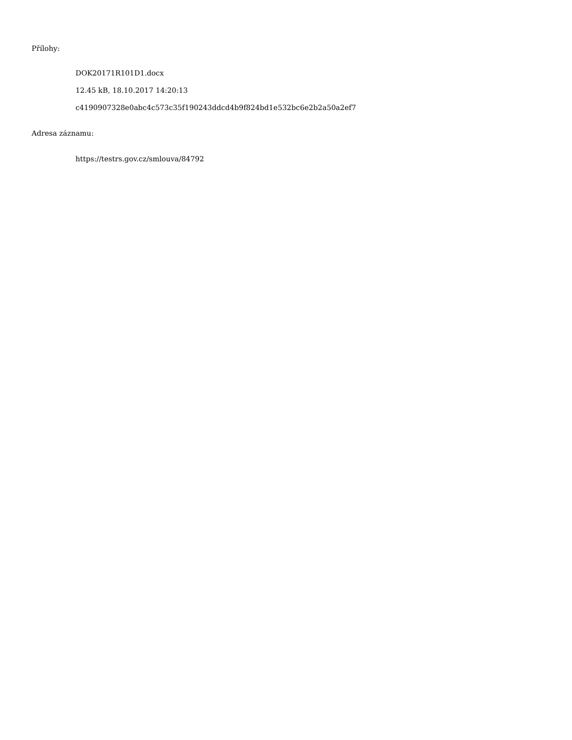Přílohy:
DOK20171R101D1.docx
12.45 kB, 18.10.2017 14:20:13
c4190907328e0abc4c573c35f190243ddcd4b9f824bd1e532bc6e2b2a50a2ef7
Adresa záznamu:
https://testrs.gov.cz/smlouva/84792